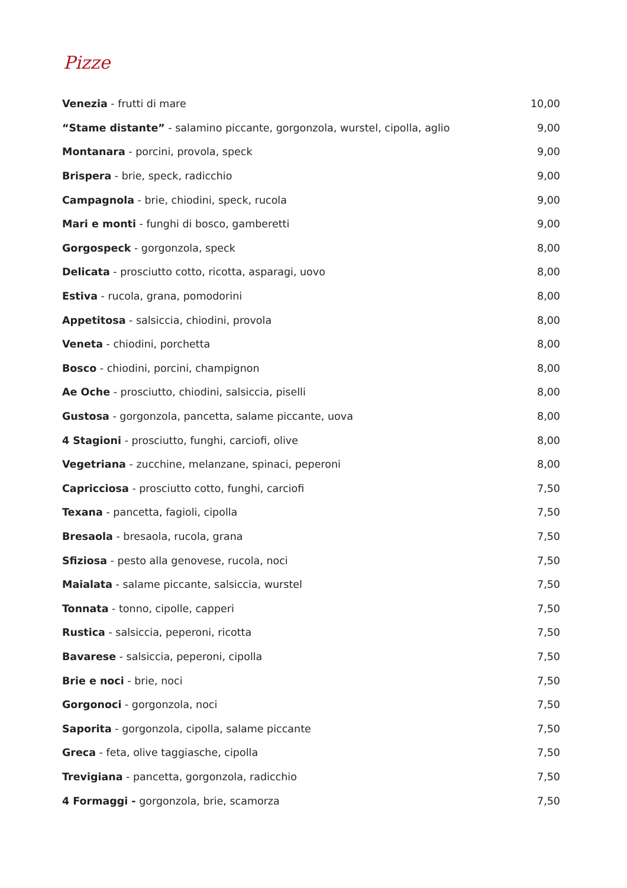Pizze
| Venezia - frutti di mare | 10,00 |
| “Stame distante” - salamino piccante, gorgonzola, wurstel, cipolla, aglio | 9,00 |
| Montanara - porcini, provola, speck | 9,00 |
| Brispera - brie, speck, radicchio | 9,00 |
| Campagnola - brie, chiodini, speck, rucola | 9,00 |
| Mari e monti - funghi di bosco, gamberetti | 9,00 |
| Gorgospeck - gorgonzola, speck | 8,00 |
| Delicata - prosciutto cotto, ricotta, asparagi, uovo | 8,00 |
| Estiva - rucola, grana, pomodorini | 8,00 |
| Appetitosa - salsiccia, chiodini, provola | 8,00 |
| Veneta - chiodini, porchetta | 8,00 |
| Bosco - chiodini, porcini, champignon | 8,00 |
| Ae Oche - prosciutto, chiodini, salsiccia, piselli | 8,00 |
| Gustosa - gorgonzola, pancetta, salame piccante, uova | 8,00 |
| 4 Stagioni - prosciutto, funghi, carciofi, olive | 8,00 |
| Vegetriana - zucchine, melanzane, spinaci, peperoni | 8,00 |
| Capricciosa - prosciutto cotto, funghi, carciofi | 7,50 |
| Texana - pancetta, fagioli, cipolla | 7,50 |
| Bresaola - bresaola, rucola, grana | 7,50 |
| Sfiziosa - pesto alla genovese, rucola, noci | 7,50 |
| Maialata - salame piccante, salsiccia, wurstel | 7,50 |
| Tonnata - tonno, cipolle, capperi | 7,50 |
| Rustica - salsiccia, peperoni, ricotta | 7,50 |
| Bavarese - salsiccia, peperoni, cipolla | 7,50 |
| Brie e noci - brie, noci | 7,50 |
| Gorgonoci - gorgonzola, noci | 7,50 |
| Saporita - gorgonzola, cipolla, salame piccante | 7,50 |
| Greca - feta, olive taggiasche, cipolla | 7,50 |
| Trevigiana - pancetta, gorgonzola, radicchio | 7,50 |
| 4 Formaggi - gorgonzola, brie, scamorza | 7,50 |